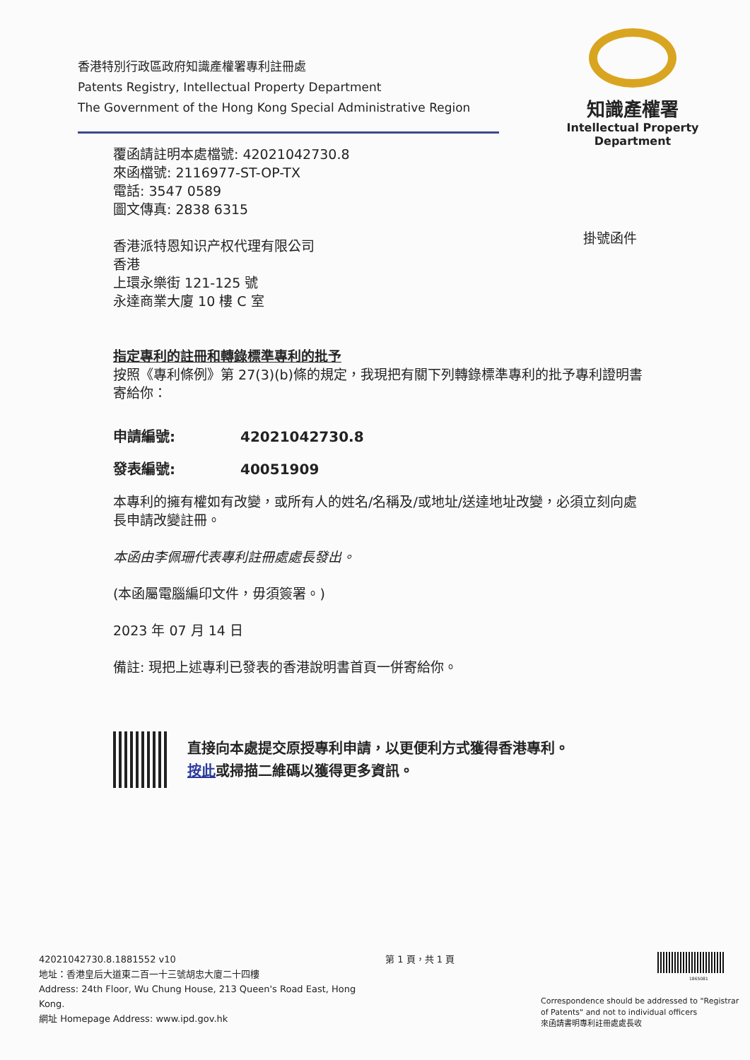香港特別行政區政府知識產權署專利註冊處
Patents Registry, Intellectual Property Department
The Government of the Hong Kong Special Administrative Region
知識產權署
Intellectual Property Department
掛號函件
覆函請註明本處檔號: 42021042730.8
來函檔號: 2116977-ST-OP-TX
電話: 3547 0589
圖文傳真: 2838 6315
香港派特恩知识产权代理有限公司
香港
上環永樂街 121-125 號
永達商業大廈 10 樓 C 室
指定專利的註冊和轉錄標準專利的批予
按照《專利條例》第 27(3)(b)條的規定，我現把有關下列轉錄標準專利的批予專利證明書寄給你：
申請編號: 42021042730.8
發表編號: 40051909
本專利的擁有權如有改變，或所有人的姓名/名稱及/或地址/送達地址改變，必須立刻向處長申請改變註冊。
本函由李佩珊代表專利註冊處處長發出。
(本函屬電腦編印文件，毋須簽署。)
2023 年 07 月 14 日
備註: 現把上述專利已發表的香港說明書首頁一併寄給你。
直接向本處提交原授專利申請，以更便利方式獲得香港專利。
按此或掃描二維碼以獲得更多資訊。
42021042730.8.1881552 v10
地址：香港皇后大道東二百一十三號胡忠大廈二十四樓
Address: 24th Floor, Wu Chung House, 213 Queen's Road East, Hong Kong.
網址 Homepage Address: www.ipd.gov.hk
第 1 頁，共 1 頁
1865081
Correspondence should be addressed to "Registrar of Patents" and not to individual officers
來函請書明專利註冊處處長收